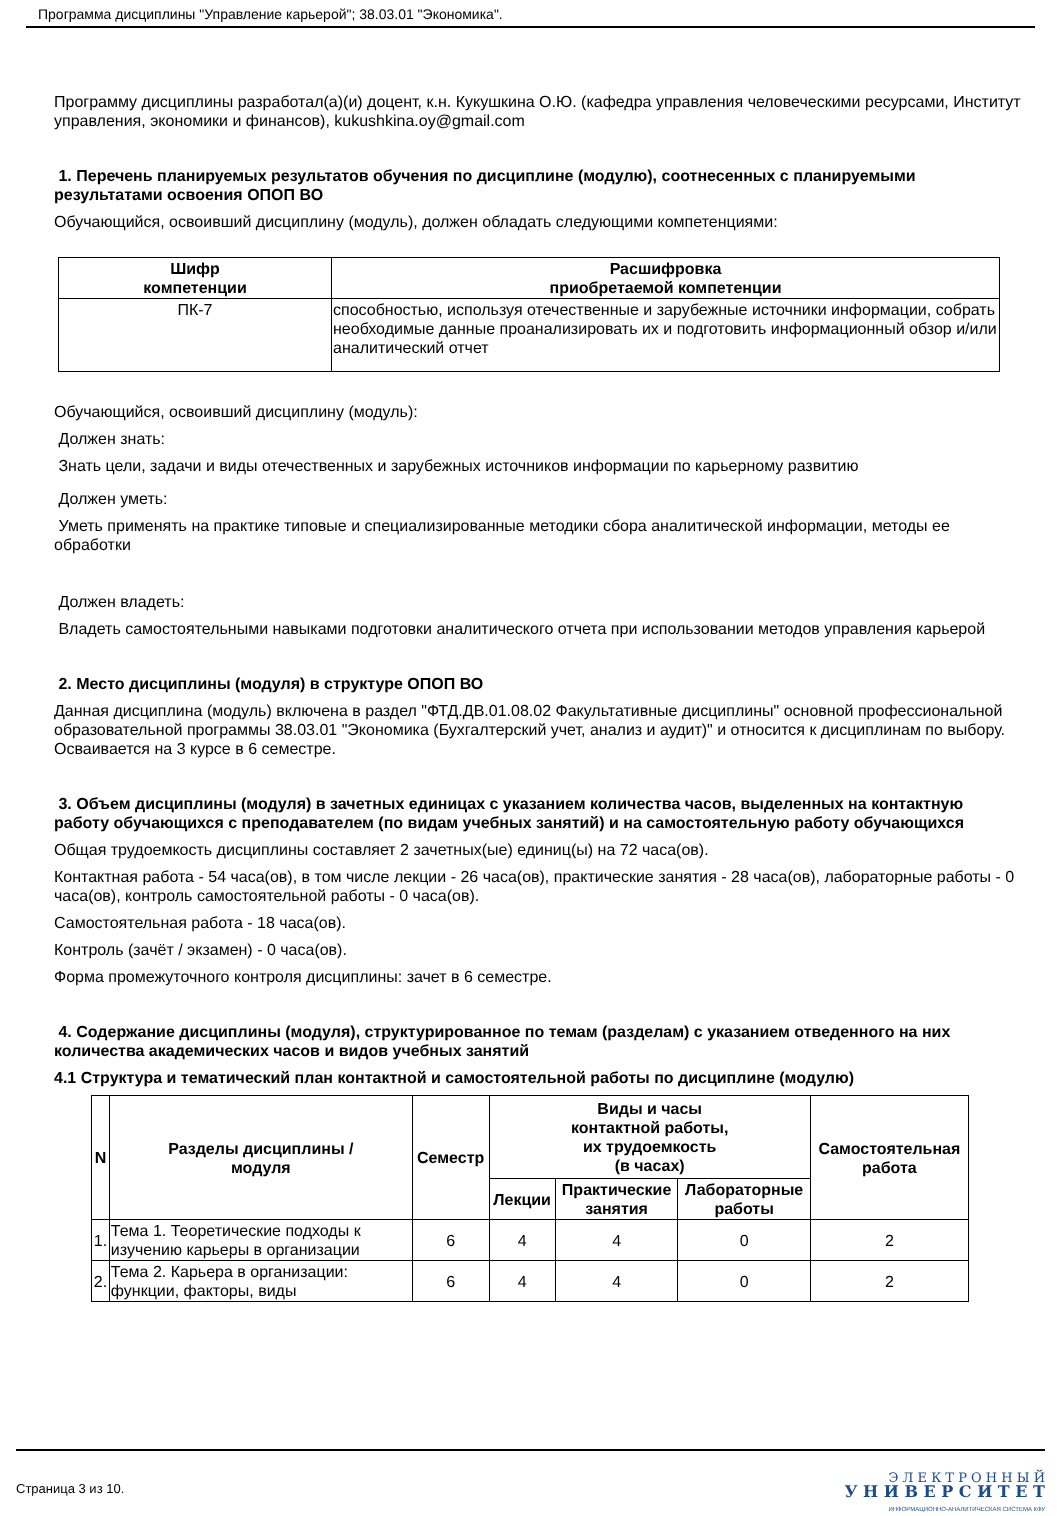Программа дисциплины "Управление карьерой"; 38.03.01 "Экономика".
Программу дисциплины разработал(а)(и) доцент, к.н. Кукушкина О.Ю. (кафедра управления человеческими ресурсами, Институт управления, экономики и финансов), kukushkina.oy@gmail.com
1. Перечень планируемых результатов обучения по дисциплине (модулю), соотнесенных с планируемыми результатами освоения ОПОП ВО
Обучающийся, освоивший дисциплину (модуль), должен обладать следующими компетенциями:
| Шифр компетенции | Расшифровка приобретаемой компетенции |
| --- | --- |
| ПК-7 | способностью, используя отечественные и зарубежные источники информации, собрать необходимые данные проанализировать их и подготовить информационный обзор и/или аналитический отчет |
Обучающийся, освоивший дисциплину (модуль):
Должен знать:
Знать цели, задачи и виды отечественных и зарубежных источников информации по карьерному развитию
Должен уметь:
Уметь применять на практике типовые и специализированные методики сбора аналитической информации, методы ее обработки
Должен владеть:
Владеть самостоятельными навыками подготовки аналитического отчета при использовании методов управления карьерой
2. Место дисциплины (модуля) в структуре ОПОП ВО
Данная дисциплина (модуль) включена в раздел "ФТД.ДВ.01.08.02 Факультативные дисциплины" основной профессиональной образовательной программы 38.03.01 "Экономика (Бухгалтерский учет, анализ и аудит)" и относится к дисциплинам по выбору.
Осваивается на 3 курсе в 6 семестре.
3. Объем дисциплины (модуля) в зачетных единицах с указанием количества часов, выделенных на контактную работу обучающихся с преподавателем (по видам учебных занятий) и на самостоятельную работу обучающихся
Общая трудоемкость дисциплины составляет 2 зачетных(ые) единиц(ы) на 72 часа(ов).
Контактная работа - 54 часа(ов), в том числе лекции - 26 часа(ов), практические занятия - 28 часа(ов), лабораторные работы - 0 часа(ов), контроль самостоятельной работы - 0 часа(ов).
Самостоятельная работа - 18 часа(ов).
Контроль (зачёт / экзамен) - 0 часа(ов).
Форма промежуточного контроля дисциплины: зачет в 6 семестре.
4. Содержание дисциплины (модуля), структурированное по темам (разделам) с указанием отведенного на них количества академических часов и видов учебных занятий
4.1 Структура и тематический план контактной и самостоятельной работы по дисциплине (модулю)
| N | Разделы дисциплины / модуля | Семестр | Виды и часы контактной работы, их трудоемкость (в часах) | | | Самостоятельная работа |
| --- | --- | --- | --- | --- | --- | --- |
| | | | Лекции | Практические занятия | Лабораторные работы | |
| 1. | Тема 1. Теоретические подходы к изучению карьеры в организации | 6 | 4 | 4 | 0 | 2 |
| 2. | Тема 2. Карьера в организации: функции, факторы, виды | 6 | 4 | 4 | 0 | 2 |
Страница 3 из 10.
Э Л Е К Т Р О Н Н Ы Й
У Н И В Е Р С И Т Е Т
ИНФОРМАЦИОННО-АНАЛИТИЧЕСКАЯ СИСТЕМА КФУ